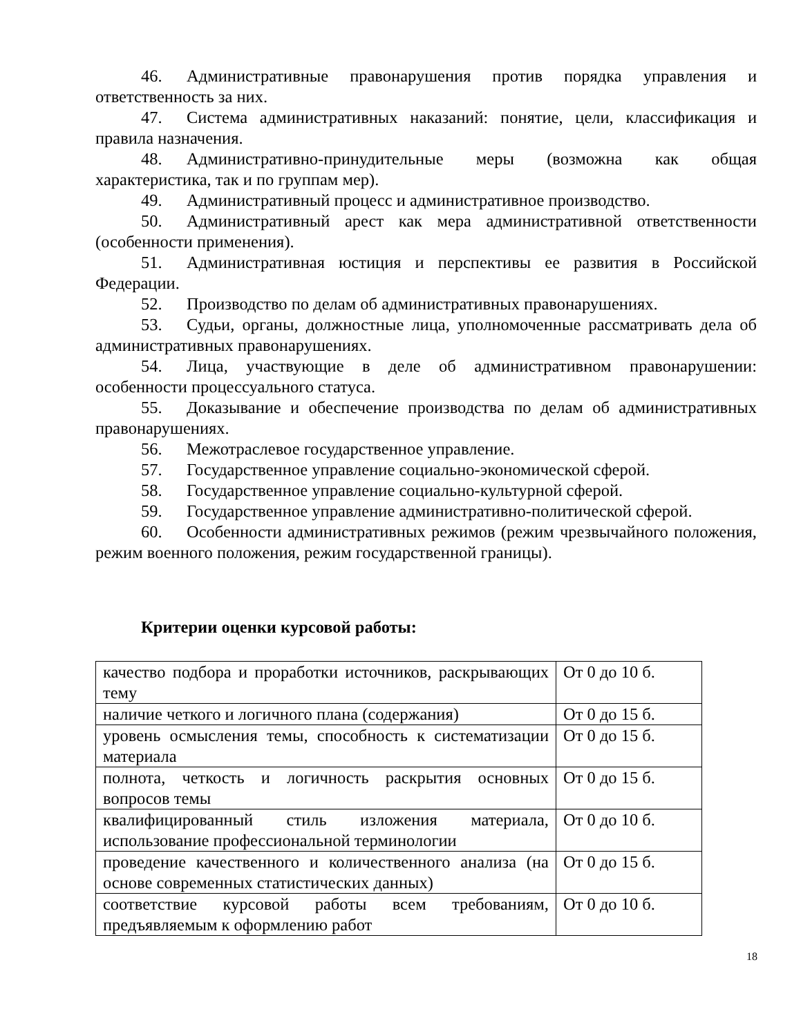46. Административные правонарушения против порядка управления и ответственность за них.
47. Система административных наказаний: понятие, цели, классификация и правила назначения.
48. Административно-принудительные меры (возможна как общая характеристика, так и по группам мер).
49. Административный процесс и административное производство.
50. Административный арест как мера административной ответственности (особенности применения).
51. Административная юстиция и перспективы ее развития в Российской Федерации.
52. Производство по делам об административных правонарушениях.
53. Судьи, органы, должностные лица, уполномоченные рассматривать дела об административных правонарушениях.
54. Лица, участвующие в деле об административном правонарушении: особенности процессуального статуса.
55. Доказывание и обеспечение производства по делам об административных правонарушениях.
56. Межотраслевое государственное управление.
57. Государственное управление социально-экономической сферой.
58. Государственное управление социально-культурной сферой.
59. Государственное управление административно-политической сферой.
60. Особенности административных режимов (режим чрезвычайного положения, режим военного положения, режим государственной границы).
Критерии оценки курсовой работы:
| качество подбора и проработки источников, раскрывающих тему | От 0 до 10 б. |
| наличие четкого и логичного плана (содержания) | От 0 до 15 б. |
| уровень осмысления темы, способность к систематизации материала | От 0 до 15 б. |
| полнота, четкость и логичность раскрытия основных вопросов темы | От 0 до 15 б. |
| квалифицированный стиль изложения материала, использование профессиональной терминологии | От 0 до 10 б. |
| проведение качественного и количественного анализа (на основе современных статистических данных) | От 0 до 15 б. |
| соответствие курсовой работы всем требованиям, предъявляемым к оформлению работ | От 0 до 10 б. |
18